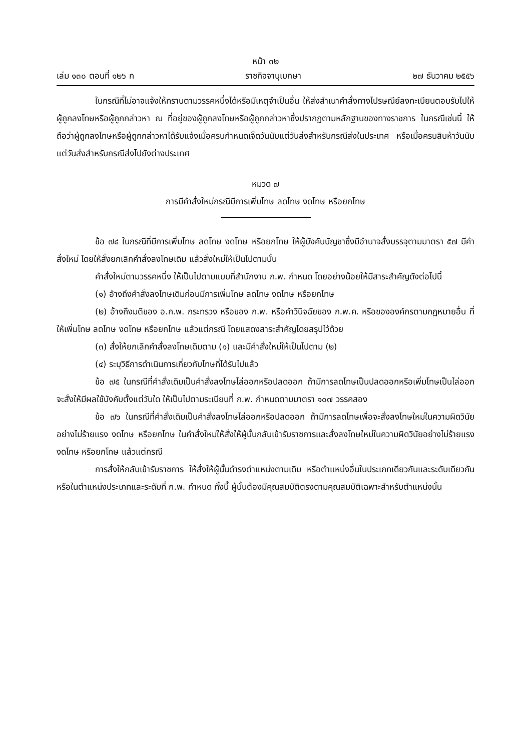หน้า ๓๒
เล่ม ๑๓๐ ตอนที่ ๑๒๖ ก ราชกิจจานุเบกษา ๒๗ ธันวาคม ๒๕๕๖
ในกรณีที่ไม่อาจแจ้งให้ทราบตามวรรคหนึ่งได้หรือมีเหตุจำเป็นอื่น ให้ส่งสำเนาคำสั่งทางไปรษณีย์ลงทะเบียนตอบรับไปให้ผู้ถูกลงโทษหรือผู้ถูกกล่าวหา ณ ที่อยู่ของผู้ถูกลงโทษหรือผู้ถูกกล่าวหาซึ่งปรากฏตามหลักฐานของทางราชการ ในกรณีเช่นนี้ ให้ถือว่าผู้ถูกลงโทษหรือผู้ถูกกล่าวหาได้รับแจ้งเมื่อครบกำหนดเจ็ดวันนับแต่วันส่งสำหรับกรณีส่งในประเทศ หรือเมื่อครบสิบห้าวันนับแต่วันส่งสำหรับกรณีส่งไปยังต่างประเทศ
หมวด ๗
การมีคำสั่งใหม่กรณีมีการเพิ่มโทษ ลดโทษ งดโทษ หรือยกโทษ
ข้อ ๗๔ ในกรณีที่มีการเพิ่มโทษ ลดโทษ งดโทษ หรือยกโทษ ให้ผู้บังคับบัญชาซึ่งมีอำนาจสั่งบรรจุตามมาตรา ๕๗ มีคำสั่งใหม่ โดยให้สั่งยกเลิกคำสั่งลงโทษเดิม แล้วสั่งใหม่ให้เป็นไปตามนั้น
คำสั่งใหม่ตามวรรคหนึ่ง ให้เป็นไปตามแบบที่สำนักงาน ก.พ. กำหนด โดยอย่างน้อยให้มีสาระสำคัญดังต่อไปนี้
(๑) อ้างถึงคำสั่งลงโทษเดิมก่อนมีการเพิ่มโทษ ลดโทษ งดโทษ หรือยกโทษ
(๒) อ้างถึงมติของ อ.ก.พ. กระทรวง หรือของ ก.พ. หรือคำวินิจฉัยของ ก.พ.ค. หรือขององค์กรตามกฎหมายอื่น ที่ให้เพิ่มโทษ ลดโทษ งดโทษ หรือยกโทษ แล้วแต่กรณี โดยแสดงสาระสำคัญโดยสรุปไว้ด้วย
(๓) สั่งให้ยกเลิกคำสั่งลงโทษเดิมตาม (๑) และมีคำสั่งใหม่ให้เป็นไปตาม (๒)
(๔) ระบุวิธีการดำเนินการเกี่ยวกับโทษที่ได้รับไปแล้ว
ข้อ ๗๕ ในกรณีที่คำสั่งเดิมเป็นคำสั่งลงโทษไล่ออกหรือปลดออก ถ้ามีการลดโทษเป็นปลดออกหรือเพิ่มโทษเป็นไล่ออก จะสั่งให้มีผลใช้บังคับตั้งแต่วันใด ให้เป็นไปตามระเบียบที่ ก.พ. กำหนดตามมาตรา ๑๐๗ วรรคสอง
ข้อ ๗๖ ในกรณีที่คำสั่งเดิมเป็นคำสั่งลงโทษไล่ออกหรือปลดออก ถ้ามีการลดโทษเพื่อจะสั่งลงโทษใหม่ในความผิดวินัยอย่างไม่ร้ายแรง งดโทษ หรือยกโทษ ในคำสั่งใหม่ให้สั่งให้ผู้นั้นกลับเข้ารับราชการและสั่งลงโทษใหม่ในความผิดวินัยอย่างไม่ร้ายแรง งดโทษ หรือยกโทษ แล้วแต่กรณี
การสั่งให้กลับเข้ารับราชการ ให้สั่งให้ผู้นั้นดำรงตำแหน่งตามเดิม หรือตำแหน่งอื่นในประเภทเดียวกันและระดับเดียวกันหรือในตำแหน่งประเภทและระดับที่ ก.พ. กำหนด ทั้งนี้ ผู้นั้นต้องมีคุณสมบัติตรงตามคุณสมบัติเฉพาะสำหรับตำแหน่งนั้น